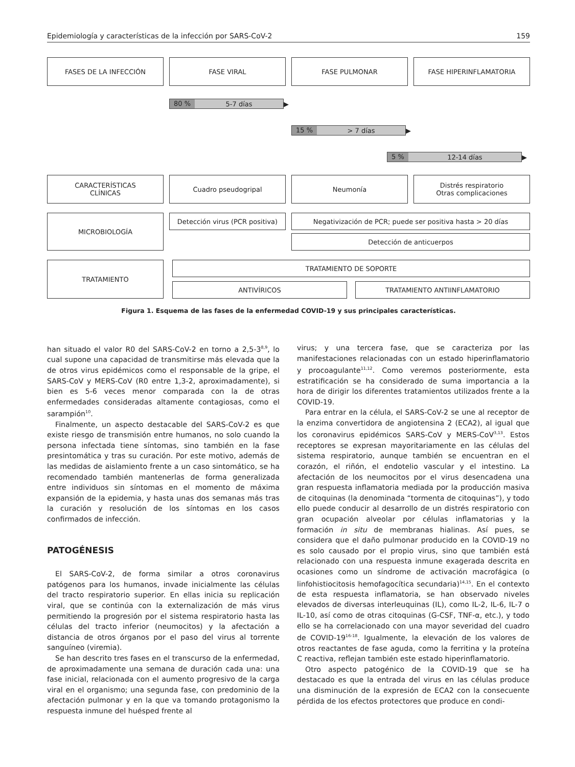Epidemiología y características de la infección por SARS-CoV-2 159
FASES DE LA INFECCIÓN FASE VIRAL FASE PULMONAR FASE HIPERINFLAMATORIA
80 % 5-7 días
▶
15 % > 7 días
▶
5 % 12-14 días
▶
CARACTERÍSTICAS
CLÍNICAS
Cuadro pseudogripal Neumonía Distrés respiratorio
Otras complicaciones
MICROBIOLOGÍA
Detección virus (PCR positiva)
Negativización de PCR; puede ser positiva hasta > 20 días
Detección de anticuerpos
TRATAMIENTO
TRATAMIENTO DE SOPORTE
ANTIVÍRICOS TRATAMIENTO ANTIINFLAMATORIO
Figura 1. Esquema de las fases de la enfermedad COVID-19 y sus principales características.
han situado el valor R0 del SARS-CoV-2 en torno a 2,5-3<sup>8,9</sup>, lo cual supone una capacidad de transmitirse más elevada que la de otros virus epidémicos como el responsable de la gripe, el SARS-CoV y MERS-CoV (R0 entre 1,3-2, aproximadamente), si bien es 5-6 veces menor comparada con la de otras enfermedades consideradas altamente contagiosas, como el sarampión<sup>10</sup>.
Finalmente, un aspecto destacable del SARS-CoV-2 es que existe riesgo de transmisión entre humanos, no solo cuando la persona infectada tiene síntomas, sino también en la fase presintomática y tras su curación. Por este motivo, además de las medidas de aislamiento frente a un caso sintomático, se ha recomendado también mantenerlas de forma generalizada entre individuos sin síntomas en el momento de máxima expansión de la epidemia, y hasta unas dos semanas más tras la curación y resolución de los síntomas en los casos confirmados de infección.
PATOGÉNESIS
El SARS-CoV-2, de forma similar a otros coronavirus patógenos para los humanos, invade inicialmente las células del tracto respiratorio superior. En ellas inicia su replicación viral, que se continúa con la externalización de más virus permitiendo la progresión por el sistema respiratorio hasta las células del tracto inferior (neumocitos) y la afectación a distancia de otros órganos por el paso del virus al torrente sanguíneo (viremia).
Se han descrito tres fases en el transcurso de la enfermedad, de aproximadamente una semana de duración cada una: una fase inicial, relacionada con el aumento progresivo de la carga viral en el organismo; una segunda fase, con predominio de la afectación pulmonar y en la que va tomando protagonismo la respuesta inmune del huésped frente al
virus; y una tercera fase, que se caracteriza por las manifestaciones relacionadas con un estado hiperinflamatorio y procoagulante<sup>11,12</sup>. Como veremos posteriormente, esta estratificación se ha considerado de suma importancia a la hora de dirigir los diferentes tratamientos utilizados frente a la COVID-19.
Para entrar en la célula, el SARS-CoV-2 se une al receptor de la enzima convertidora de angiotensina 2 (ECA2), al igual que los coronavirus epidémicos SARS-CoV y MERS-CoV<sup>3,13</sup>. Estos receptores se expresan mayoritariamente en las células del sistema respiratorio, aunque también se encuentran en el corazón, el riñón, el endotelio vascular y el intestino. La afectación de los neumocitos por el virus desencadena una gran respuesta inflamatoria mediada por la producción masiva de citoquinas (la denominada “tormenta de citoquinas”), y todo ello puede conducir al desarrollo de un distrés respiratorio con gran ocupación alveolar por células inflamatorias y la formación in situ de membranas hialinas. Así pues, se considera que el daño pulmonar producido en la COVID-19 no es solo causado por el propio virus, sino que también está relacionado con una respuesta inmune exagerada descrita en ocasiones como un síndrome de activación macrofágica (o linfohistiocitosis hemofagocítica secundaria)<sup>14,15</sup>. En el contexto de esta respuesta inflamatoria, se han observado niveles elevados de diversas interleuquinas (IL), como IL-2, IL-6, IL-7 o IL-10, así como de otras citoquinas (G-CSF, TNF-α, etc.), y todo ello se ha correlacionado con una mayor severidad del cuadro de COVID-19<sup>16-18</sup>. Igualmente, la elevación de los valores de otros reactantes de fase aguda, como la ferritina y la proteína C reactiva, reflejan también este estado hiperinflamatorio.
Otro aspecto patogénico de la COVID-19 que se ha destacado es que la entrada del virus en las células produce una disminución de la expresión de ECA2 con la consecuente pérdida de los efectos protectores que produce en condi-